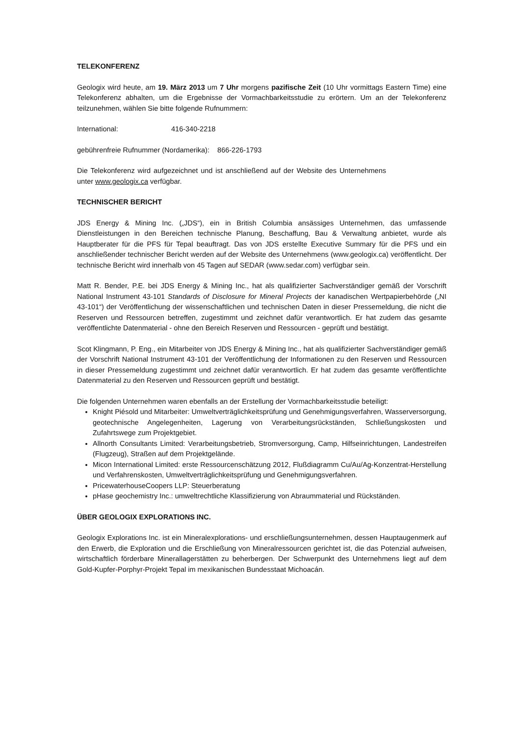TELEKONFERENZ
Geologix wird heute, am 19. März 2013 um 7 Uhr morgens pazifische Zeit (10 Uhr vormittags Eastern Time) eine Telekonferenz abhalten, um die Ergebnisse der Vormachbarkeitsstudie zu erörtern. Um an der Telekonferenz teilzunehmen, wählen Sie bitte folgende Rufnummern:
International: 416-340-2218
gebührenfreie Rufnummer (Nordamerika): 866-226-1793
Die Telekonferenz wird aufgezeichnet und ist anschließend auf der Website des Unternehmens unter www.geologix.ca verfügbar.
TECHNISCHER BERICHT
JDS Energy & Mining Inc. („JDS“), ein in British Columbia ansässiges Unternehmen, das umfassende Dienstleistungen in den Bereichen technische Planung, Beschaffung, Bau & Verwaltung anbietet, wurde als Hauptberater für die PFS für Tepal beauftragt. Das von JDS erstellte Executive Summary für die PFS und ein anschließender technischer Bericht werden auf der Website des Unternehmens (www.geologix.ca) veröffentlicht. Der technische Bericht wird innerhalb von 45 Tagen auf SEDAR (www.sedar.com) verfügbar sein.
Matt R. Bender, P.E. bei JDS Energy & Mining Inc., hat als qualifizierter Sachverständiger gemäß der Vorschrift National Instrument 43-101 Standards of Disclosure for Mineral Projects der kanadischen Wertpapierbehörde („NI 43-101“) der Veröffentlichung der wissenschaftlichen und technischen Daten in dieser Pressemeldung, die nicht die Reserven und Ressourcen betreffen, zugestimmt und zeichnet dafür verantwortlich. Er hat zudem das gesamte veröffentlichte Datenmaterial - ohne den Bereich Reserven und Ressourcen - geprüft und bestätigt.
Scot Klingmann, P. Eng., ein Mitarbeiter von JDS Energy & Mining Inc., hat als qualifizierter Sachverständiger gemäß der Vorschrift National Instrument 43-101 der Veröffentlichung der Informationen zu den Reserven und Ressourcen in dieser Pressemeldung zugestimmt und zeichnet dafür verantwortlich. Er hat zudem das gesamte veröffentlichte Datenmaterial zu den Reserven und Ressourcen geprüft und bestätigt.
Die folgenden Unternehmen waren ebenfalls an der Erstellung der Vormachbarkeitsstudie beteiligt:
Knight Piésold und Mitarbeiter: Umweltverträglichkeitsprüfung und Genehmigungsverfahren, Wasserversorgung, geotechnische Angelegenheiten, Lagerung von Verarbeitungsrückständen, Schließungskosten und Zufahrtswege zum Projektgebiet.
Allnorth Consultants Limited: Verarbeitungsbetrieb, Stromversorgung, Camp, Hilfseinrichtungen, Landestreifen (Flugzeug), Straßen auf dem Projektgelände.
Micon International Limited: erste Ressourcenschätzung 2012, Flußdiagramm Cu/Au/Ag-Konzentrat-Herstellung und Verfahrenskosten, Umweltverträglichkeitsprüfung und Genehmigungsverfahren.
PricewaterhouseCoopers LLP: Steuerberatung
pHase geochemistry Inc.: umweltrechtliche Klassifizierung von Abraummaterial und Rückständen.
ÜBER GEOLOGIX EXPLORATIONS INC.
Geologix Explorations Inc. ist ein Mineralexplorations- und erschließungsunternehmen, dessen Hauptaugenmerk auf den Erwerb, die Exploration und die Erschließung von Mineralressourcen gerichtet ist, die das Potenzial aufweisen, wirtschaftlich förderbare Minerallagerstätten zu beherbergen. Der Schwerpunkt des Unternehmens liegt auf dem Gold-Kupfer-Porphyr-Projekt Tepal im mexikanischen Bundesstaat Michoacán.